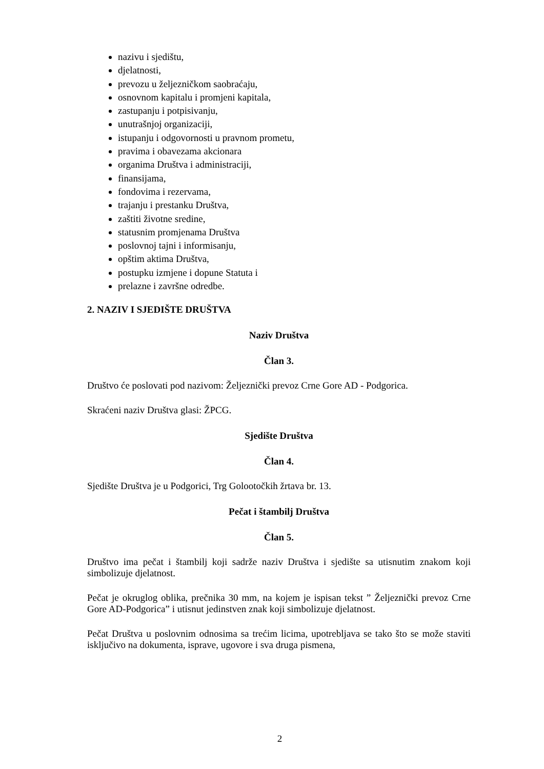nazivu i sjedištu,
djelatnosti,
prevozu u željezničkom saobraćaju,
osnovnom kapitalu i promjeni kapitala,
zastupanju i potpisivanju,
unutrašnjoj organizaciji,
istupanju i odgovornosti u pravnom prometu,
pravima i obavezama akcionara
organima Društva i administraciji,
finansijama,
fondovima i rezervama,
trajanju i prestanku Društva,
zaštiti životne sredine,
statusnim promjenama Društva
poslovnoj tajni i informisanju,
opštim aktima Društva,
postupku izmjene i dopune Statuta i
prelazne i završne odredbe.
2. NAZIV I SJEDIŠTE DRUŠTVA
Naziv Društva
Član 3.
Društvo će poslovati pod nazivom: Željeznički prevoz Crne Gore AD - Podgorica.
Skraćeni naziv Društva glasi: ŽPCG.
Sjedište Društva
Član 4.
Sjedište Društva je u Podgorici, Trg Golootočkih žrtava br. 13.
Pečat i štambilj Društva
Član 5.
Društvo ima pečat i štambilj koji sadrže naziv Društva i sjedište sa utisnutim znakom koji simbolizuje djelatnost.
Pečat je okruglog oblika, prečnika 30 mm, na kojem je ispisan tekst ” Željeznički prevoz Crne Gore AD-Podgorica” i utisnut jedinstven znak koji simbolizuje djelatnost.
Pečat Društva u poslovnim odnosima sa trećim licima, upotrebljava se tako što se može staviti isključivo na dokumenta, isprave, ugovore i sva druga pismena,
2